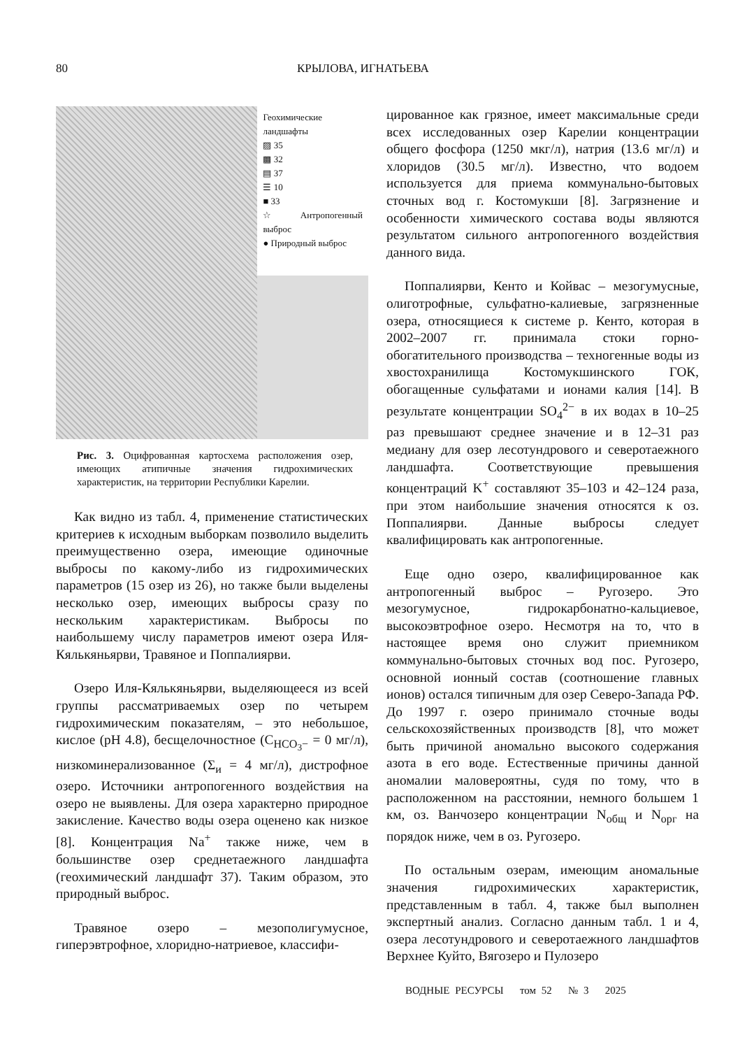80 КРЫЛОВА, ИГНАТЬЕВА
Геохимические ландшафты
▨ 35
▩ 32
▤ 37
☰ 10
■ 33
☆ Антропогенный выброс
● Природный выброс
Рис. 3. Оцифрованная картосхема расположения озер, имеющих атипичные значения гидрохимических характеристик, на территории Республики Карелии.
Как видно из табл. 4, применение статистических критериев к исходным выборкам позволило выделить преимущественно озера, имеющие одиночные выбросы по какому-либо из гидрохимических параметров (15 озер из 26), но также были выделены несколько озер, имеющих выбросы сразу по нескольким характеристикам. Выбросы по наибольшему числу параметров имеют озера Иля-Кялькяньярви, Травяное и Поппалиярви.
Озеро Иля-Кялькяньярви, выделяющееся из всей группы рассматриваемых озер по четырем гидрохимическим показателям, – это небольшое, кислое (pH 4.8), бесщелочностное (C<sub>HCO<sub>3</sub>−</sub> = 0 мг/л), низкоминерализованное (Σ<sub>и</sub> = 4 мг/л), дистрофное озеро. Источники антропогенного воздействия на озеро не выявлены. Для озера характерно природное закисление. Качество воды озера оценено как низкое [8]. Концентрация Na<sup>+</sup> также ниже, чем в большинстве озер среднетаежного ландшафта (геохимический ландшафт 37). Таким образом, это природный выброс.
Травяное озеро – мезополигумусное, гиперэвтрофное, хлоридно-натриевое, классифи-
цированное как грязное, имеет максимальные среди всех исследованных озер Карелии концентрации общего фосфора (1250 мкг/л), натрия (13.6 мг/л) и хлоридов (30.5 мг/л). Известно, что водоем используется для приема коммунально-бытовых сточных вод г. Костомукши [8]. Загрязнение и особенности химического состава воды являются результатом сильного антропогенного воздействия данного вида.
Поппалиярви, Кенто и Койвас – мезогумусные, олиготрофные, сульфатно-калиевые, загрязненные озера, относящиеся к системе р. Кенто, которая в 2002–2007 гг. принимала стоки горно-обогатительного производства – техногенные воды из хвостохранилища Костомукшинского ГОК, обогащенные сульфатами и ионами калия [14]. В результате концентрации SO<sub>4</sub><sup>2−</sup> в их водах в 10–25 раз превышают среднее значение и в 12–31 раз медиану для озер лесотундрового и северотаежного ландшафта. Соответствующие превышения концентраций K<sup>+</sup> составляют 35–103 и 42–124 раза, при этом наибольшие значения относятся к оз. Поппалиярви. Данные выбросы следует квалифицировать как антропогенные.
Еще одно озеро, квалифицированное как антропогенный выброс – Ругозеро. Это мезогумусное, гидрокарбонатно-кальциевое, высокоэвтрофное озеро. Несмотря на то, что в настоящее время оно служит приемником коммунально-бытовых сточных вод пос. Ругозеро, основной ионный состав (соотношение главных ионов) остался типичным для озер Северо-Запада РФ. До 1997 г. озеро принимало сточные воды сельскохозяйственных производств [8], что может быть причиной аномально высокого содержания азота в его воде. Естественные причины данной аномалии маловероятны, судя по тому, что в расположенном на расстоянии, немного большем 1 км, оз. Ванчозеро концентрации N<sub>общ</sub> и N<sub>орг</sub> на порядок ниже, чем в оз. Ругозеро.
По остальным озерам, имеющим аномальные значения гидрохимических характеристик, представленным в табл. 4, также был выполнен экспертный анализ. Согласно данным табл. 1 и 4, озера лесотундрового и северотаежного ландшафтов Верхнее Куйто, Вягозеро и Пулозеро
ВОДНЫЕ РЕСУРСЫ том 52 № 3 2025